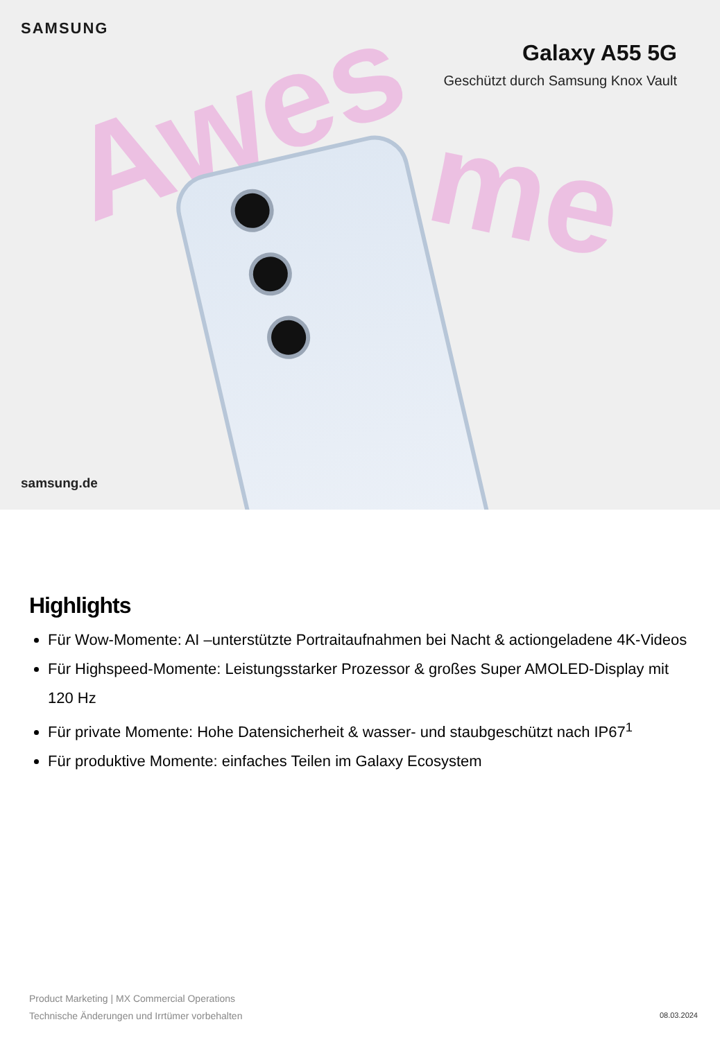SAMSUNG
Galaxy A55 5G
Geschützt durch Samsung Knox Vault
Awes me
samsung.de
Highlights
Für Wow-Momente: AI –unterstützte Portraitaufnahmen bei Nacht & actiongeladene 4K-Videos
Für Highspeed-Momente: Leistungsstarker Prozessor & großes Super AMOLED-Display mit 120 Hz
Für private Momente: Hohe Datensicherheit & wasser- und staubgeschützt nach IP67<sup>1</sup>
Für produktive Momente: einfaches Teilen im Galaxy Ecosystem
Product Marketing | MX Commercial Operations
Technische Änderungen und Irrtümer vorbehalten
08.03.2024